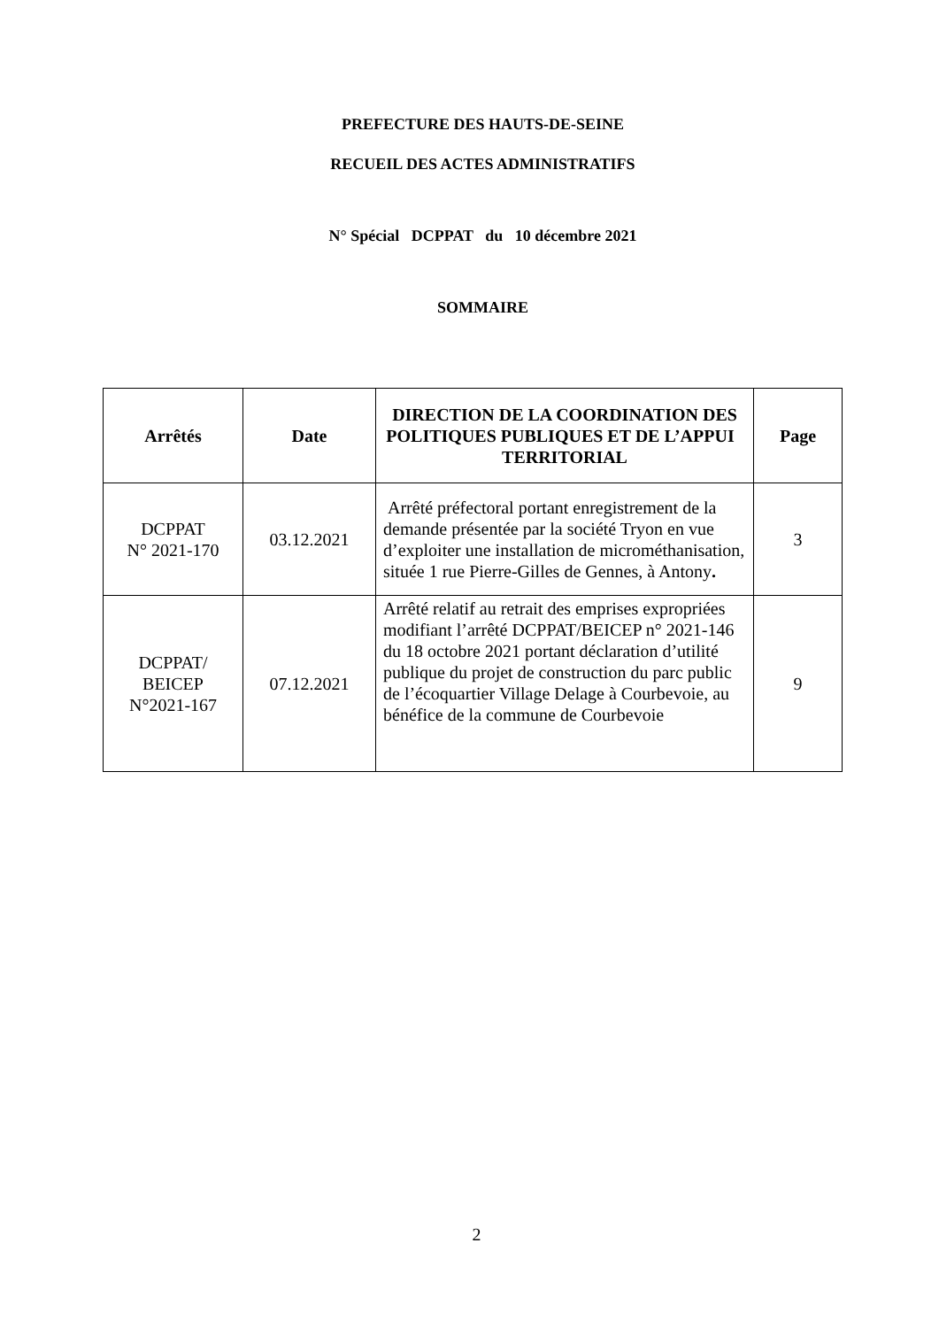PREFECTURE DES HAUTS-DE-SEINE
RECUEIL DES ACTES ADMINISTRATIFS
N° Spécial DCPPAT du 10 décembre 2021
SOMMAIRE
| Arrêtés | Date | DIRECTION DE LA COORDINATION DES POLITIQUES PUBLIQUES ET DE L’APPUI TERRITORIAL | Page |
| --- | --- | --- | --- |
| DCPPAT N° 2021-170 | 03.12.2021 | Arrêté préfectoral portant enregistrement de la demande présentée par la société Tryon en vue d’exploiter une installation de microméthanisation, située 1 rue Pierre-Gilles de Gennes, à Antony . | 3 |
| DCPPAT/ BEICEP N°2021-167 | 07.12.2021 | Arrêté relatif au retrait des emprises expropriées modifiant l’arrêté DCPPAT/BEICEP n° 2021-146 du 18 octobre 2021 portant déclaration d’utilité publique du projet de construction du parc public de l’écoquartier Village Delage à Courbevoie, au bénéfice de la commune de Courbevoie | 9 |
2